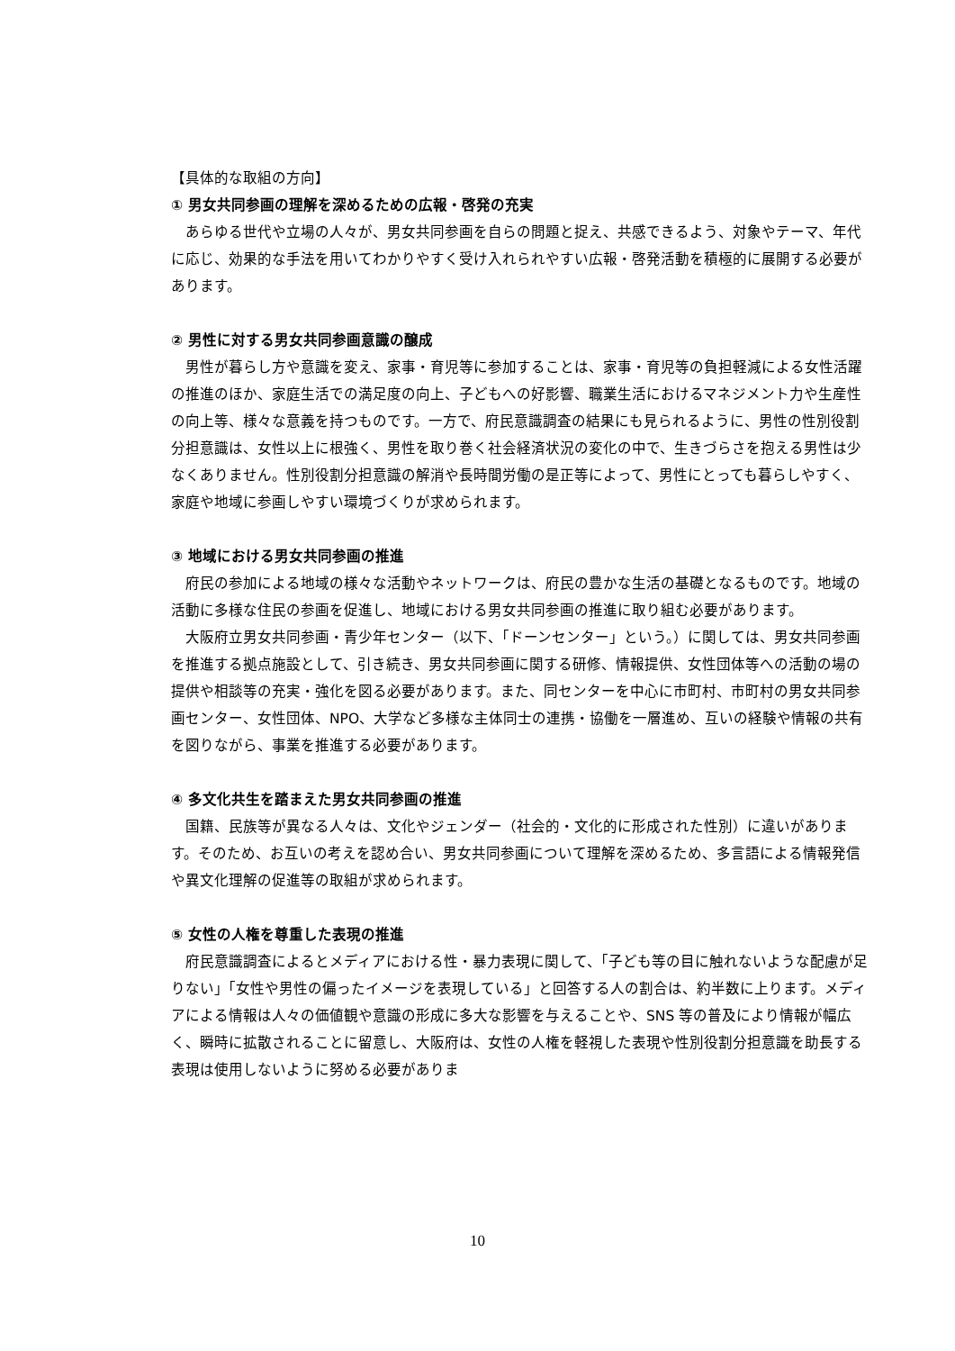【具体的な取組の方向】
① 男女共同参画の理解を深めるための広報・啓発の充実
あらゆる世代や立場の人々が、男女共同参画を自らの問題と捉え、共感できるよう、対象やテーマ、年代に応じ、効果的な手法を用いてわかりやすく受け入れられやすい広報・啓発活動を積極的に展開する必要があります。
② 男性に対する男女共同参画意識の醸成
男性が暮らし方や意識を変え、家事・育児等に参加することは、家事・育児等の負担軽減による女性活躍の推進のほか、家庭生活での満足度の向上、子どもへの好影響、職業生活におけるマネジメント力や生産性の向上等、様々な意義を持つものです。一方で、府民意識調査の結果にも見られるように、男性の性別役割分担意識は、女性以上に根強く、男性を取り巻く社会経済状況の変化の中で、生きづらさを抱える男性は少なくありません。性別役割分担意識の解消や長時間労働の是正等によって、男性にとっても暮らしやすく、家庭や地域に参画しやすい環境づくりが求められます。
③ 地域における男女共同参画の推進
府民の参加による地域の様々な活動やネットワークは、府民の豊かな生活の基礎となるものです。地域の活動に多様な住民の参画を促進し、地域における男女共同参画の推進に取り組む必要があります。
大阪府立男女共同参画・青少年センター（以下、「ドーンセンター」という。）に関しては、男女共同参画を推進する拠点施設として、引き続き、男女共同参画に関する研修、情報提供、女性団体等への活動の場の提供や相談等の充実・強化を図る必要があります。また、同センターを中心に市町村、市町村の男女共同参画センター、女性団体、NPO、大学など多様な主体同士の連携・協働を一層進め、互いの経験や情報の共有を図りながら、事業を推進する必要があります。
④ 多文化共生を踏まえた男女共同参画の推進
国籍、民族等が異なる人々は、文化やジェンダー（社会的・文化的に形成された性別）に違いがあります。そのため、お互いの考えを認め合い、男女共同参画について理解を深めるため、多言語による情報発信や異文化理解の促進等の取組が求められます。
⑤ 女性の人権を尊重した表現の推進
府民意識調査によるとメディアにおける性・暴力表現に関して、「子ども等の目に触れないような配慮が足りない」「女性や男性の偏ったイメージを表現している」と回答する人の割合は、約半数に上ります。メディアによる情報は人々の価値観や意識の形成に多大な影響を与えることや、SNS 等の普及により情報が幅広く、瞬時に拡散されることに留意し、大阪府は、女性の人権を軽視した表現や性別役割分担意識を助長する表現は使用しないように努める必要がありま
10